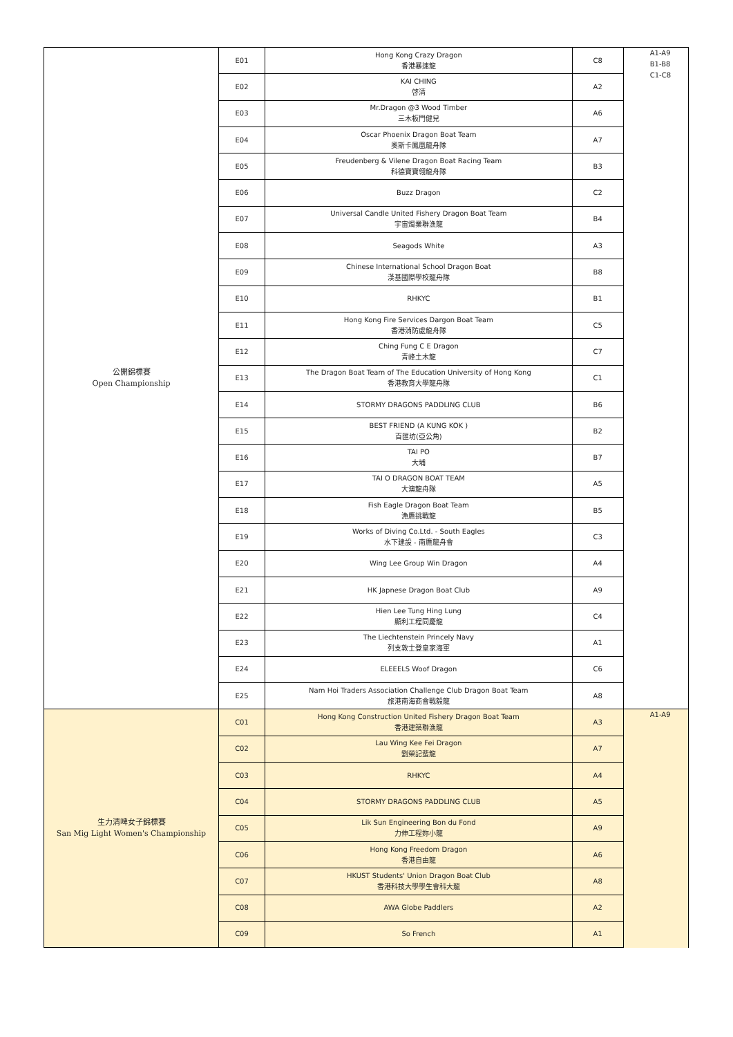| 公開錦標賽 Open Championship | E01 | Hong Kong Crazy Dragon 香港暴速龍 | C8 | A1-A9 B1-B8 C1-C8 |
| | E02 | KAI CHING 啓清 | A2 | |
| | E03 | Mr.Dragon @3 Wood Timber 三木板門健兒 | A6 | |
| | E04 | Oscar Phoenix Dragon Boat Team 奧斯卡鳳凰龍舟隊 | A7 | |
| | E05 | Freudenberg & Vilene Dragon Boat Racing Team 科德寶寶翎龍舟隊 | B3 | |
| | E06 | Buzz Dragon | C2 | |
| | E07 | Universal Candle United Fishery Dragon Boat Team 宇宙燭業聯漁龍 | B4 | |
| | E08 | Seagods White | A3 | |
| | E09 | Chinese International School Dragon Boat 漢基國際學校龍舟隊 | B8 | |
| | E10 | RHKYC | B1 | |
| | E11 | Hong Kong Fire Services Dargon Boat Team 香港消防處龍舟隊 | C5 | |
| | E12 | Ching Fung C E Dragon 青峰土木龍 | C7 | |
| | E13 | The Dragon Boat Team of The Education University of Hong Kong 香港教育大學龍舟隊 | C1 | |
| | E14 | STORMY DRAGONS PADDLING CLUB | B6 | |
| | E15 | BEST FRIEND (A KUNG KOK ) 百匯坊(亞公角) | B2 | |
| | E16 | TAI PO 大埔 | B7 | |
| | E17 | TAI O DRAGON BOAT TEAM 大澳龍舟隊 | A5 | |
| | E18 | Fish Eagle Dragon Boat Team 漁鷹挑戰龍 | B5 | |
| | E19 | Works of Diving Co.Ltd. - South Eagles 水下建設 - 南鷹龍舟會 | C3 | |
| | E20 | Wing Lee Group Win Dragon | A4 | |
| | E21 | HK Japnese Dragon Boat Club | A9 | |
| | E22 | Hien Lee Tung Hing Lung 顯利工程同慶龍 | C4 | |
| | E23 | The Liechtenstein Princely Navy 列支敦士登皇家海軍 | A1 | |
| | E24 | ELEEELS Woof Dragon | C6 | |
| | E25 | Nam Hoi Traders Association Challenge Club Dragon Boat Team 旅港南海商會戰毅龍 | A8 | |
| 生力清啤女子錦標賽 San Mig Light Women's Championship | C01 | Hong Kong Construction United Fishery Dragon Boat Team 香港建築聯漁龍 | A3 | A1-A9 |
| | C02 | Lau Wing Kee Fei Dragon 劉榮記蜚龍 | A7 | |
| | C03 | RHKYC | A4 | |
| | C04 | STORMY DRAGONS PADDLING CLUB | A5 | |
| | C05 | Lik Sun Engineering Bon du Fond 力伸工程妳小龍 | A9 | |
| | C06 | Hong Kong Freedom Dragon 香港自由龍 | A6 | |
| | C07 | HKUST Students' Union Dragon Boat Club 香港科技大學學生會科大龍 | A8 | |
| | C08 | AWA Globe Paddlers | A2 | |
| | C09 | So French | A1 | |